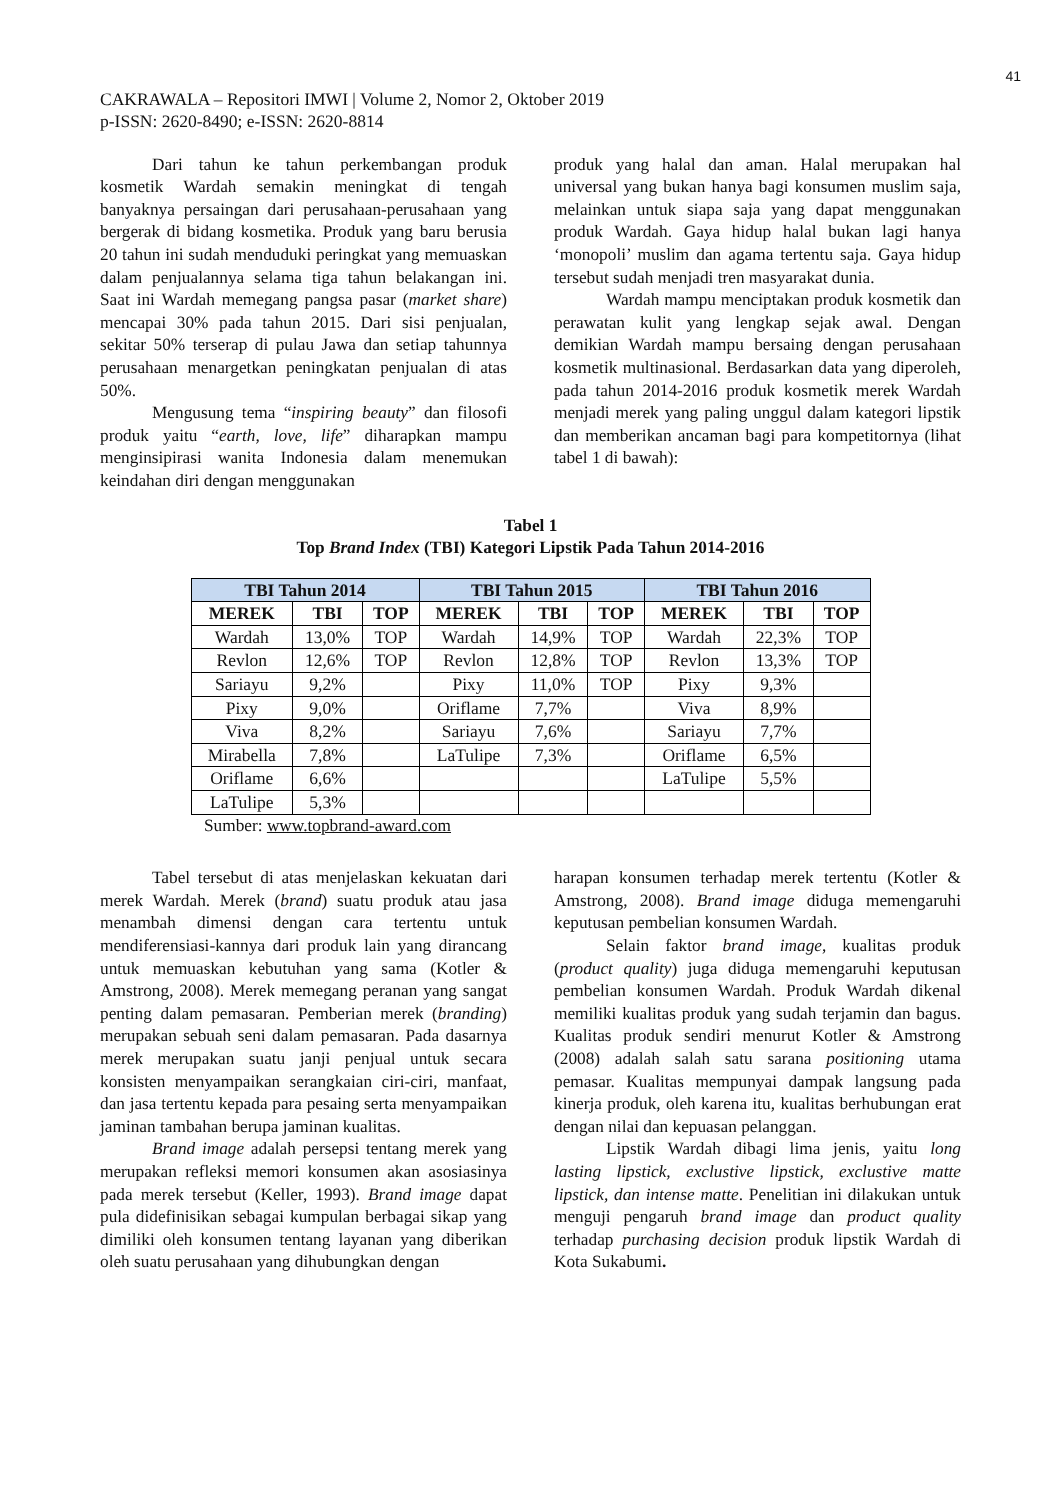41
CAKRAWALA – Repositori IMWI | Volume 2, Nomor 2, Oktober 2019
p-ISSN: 2620-8490; e-ISSN: 2620-8814
Dari tahun ke tahun perkembangan produk kosmetik Wardah semakin meningkat di tengah banyaknya persaingan dari perusahaan-perusahaan yang bergerak di bidang kosmetika. Produk yang baru berusia 20 tahun ini sudah menduduki peringkat yang memuaskan dalam penjualannya selama tiga tahun belakangan ini. Saat ini Wardah memegang pangsa pasar (market share) mencapai 30% pada tahun 2015. Dari sisi penjualan, sekitar 50% terserap di pulau Jawa dan setiap tahunnya perusahaan menargetkan peningkatan penjualan di atas 50%.
Mengusung tema “inspiring beauty” dan filosofi produk yaitu “earth, love, life” diharapkan mampu menginsipirasi wanita Indonesia dalam menemukan keindahan diri dengan menggunakan
produk yang halal dan aman. Halal merupakan hal universal yang bukan hanya bagi konsumen muslim saja, melainkan untuk siapa saja yang dapat menggunakan produk Wardah. Gaya hidup halal bukan lagi hanya ‘monopoli’ muslim dan agama tertentu saja. Gaya hidup tersebut sudah menjadi tren masyarakat dunia.
Wardah mampu menciptakan produk kosmetik dan perawatan kulit yang lengkap sejak awal. Dengan demikian Wardah mampu bersaing dengan perusahaan kosmetik multinasional. Berdasarkan data yang diperoleh, pada tahun 2014-2016 produk kosmetik merek Wardah menjadi merek yang paling unggul dalam kategori lipstik dan memberikan ancaman bagi para kompetitornya (lihat tabel 1 di bawah):
Tabel 1
Top Brand Index (TBI) Kategori Lipstik Pada Tahun 2014-2016
| TBI Tahun 2014 | | | TBI Tahun 2015 | | | TBI Tahun 2016 | | |
| --- | --- | --- | --- | --- | --- | --- | --- | --- |
| MEREK | TBI | TOP | MEREK | TBI | TOP | MEREK | TBI | TOP |
| Wardah | 13,0% | TOP | Wardah | 14,9% | TOP | Wardah | 22,3% | TOP |
| Revlon | 12,6% | TOP | Revlon | 12,8% | TOP | Revlon | 13,3% | TOP |
| Sariayu | 9,2% | | Pixy | 11,0% | TOP | Pixy | 9,3% | |
| Pixy | 9,0% | | Oriflame | 7,7% | | Viva | 8,9% | |
| Viva | 8,2% | | Sariayu | 7,6% | | Sariayu | 7,7% | |
| Mirabella | 7,8% | | LaTulipe | 7,3% | | Oriflame | 6,5% | |
| Oriflame | 6,6% | | | | | LaTulipe | 5,5% | |
| LaTulipe | 5,3% | | | | | | | |
Sumber: www.topbrand-award.com
Tabel tersebut di atas menjelaskan kekuatan dari merek Wardah. Merek (brand) suatu produk atau jasa menambah dimensi dengan cara tertentu untuk mendiferensiasi-kannya dari produk lain yang dirancang untuk memuaskan kebutuhan yang sama (Kotler & Amstrong, 2008). Merek memegang peranan yang sangat penting dalam pemasaran. Pemberian merek (branding) merupakan sebuah seni dalam pemasaran. Pada dasarnya merek merupakan suatu janji penjual untuk secara konsisten menyampaikan serangkaian ciri-ciri, manfaat, dan jasa tertentu kepada para pesaing serta menyampaikan jaminan tambahan berupa jaminan kualitas.
Brand image adalah persepsi tentang merek yang merupakan refleksi memori konsumen akan asosiasinya pada merek tersebut (Keller, 1993). Brand image dapat pula didefinisikan sebagai kumpulan berbagai sikap yang dimiliki oleh konsumen tentang layanan yang diberikan oleh suatu perusahaan yang dihubungkan dengan
harapan konsumen terhadap merek tertentu (Kotler & Amstrong, 2008). Brand image diduga memengaruhi keputusan pembelian konsumen Wardah.
Selain faktor brand image, kualitas produk (product quality) juga diduga memengaruhi keputusan pembelian konsumen Wardah. Produk Wardah dikenal memiliki kualitas produk yang sudah terjamin dan bagus. Kualitas produk sendiri menurut Kotler & Amstrong (2008) adalah salah satu sarana positioning utama pemasar. Kualitas mempunyai dampak langsung pada kinerja produk, oleh karena itu, kualitas berhubungan erat dengan nilai dan kepuasan pelanggan.
Lipstik Wardah dibagi lima jenis, yaitu long lasting lipstick, exclustive lipstick, exclustive matte lipstick, dan intense matte. Penelitian ini dilakukan untuk menguji pengaruh brand image dan product quality terhadap purchasing decision produk lipstik Wardah di Kota Sukabumi.